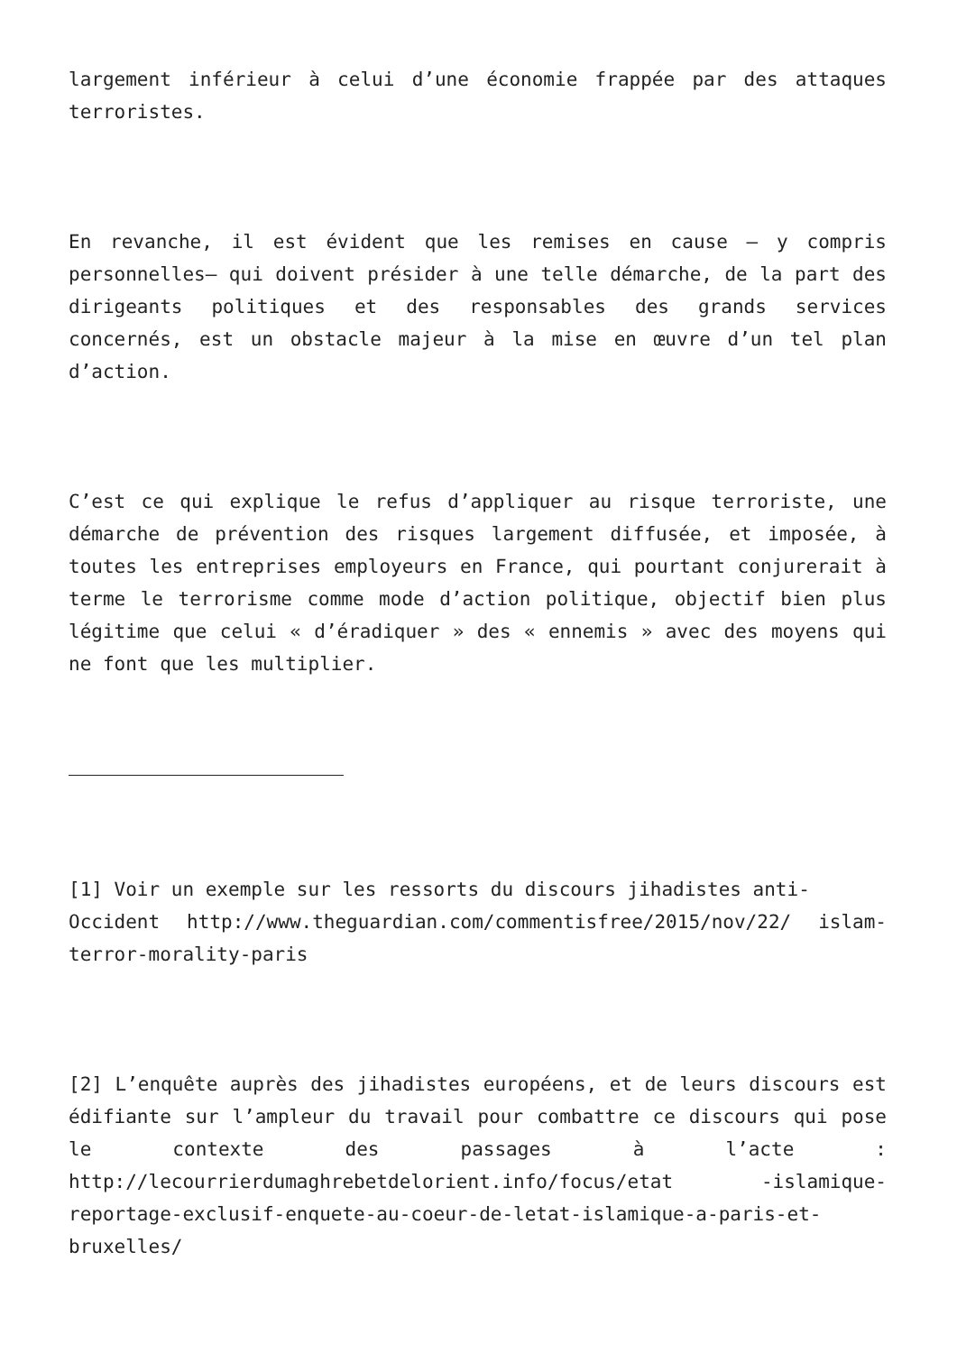largement inférieur à celui d’une économie frappée par des attaques terroristes.
En revanche, il est évident que les remises en cause – y compris personnelles– qui doivent présider à une telle démarche, de la part des dirigeants politiques et des responsables des grands services concernés, est un obstacle majeur à la mise en œuvre d’un tel plan d’action.
C’est ce qui explique le refus d’appliquer au risque terroriste, une démarche de prévention des risques largement diffusée, et imposée, à toutes les entreprises employeurs en France, qui pourtant conjurerait à terme le terrorisme comme mode d’action politique, objectif bien plus légitime que celui « d’éradiquer » des « ennemis » avec des moyens qui ne font que les multiplier.
[1] Voir un exemple sur les ressorts du discours jihadistes anti-
Occident http://www.theguardian.com/commentisfree/2015/nov/22/ islam-terror-morality-paris
[2] L’enquête auprès des jihadistes européens, et de leurs discours est édifiante sur l’ampleur du travail pour combattre ce discours qui pose le contexte des passages à l’acte : http://lecourrierdumaghrebetdelorient.info/focus/etat -islamique-reportage-exclusif-enquete-au-coeur-de-letat-islamique-a-paris-et-bruxelles/